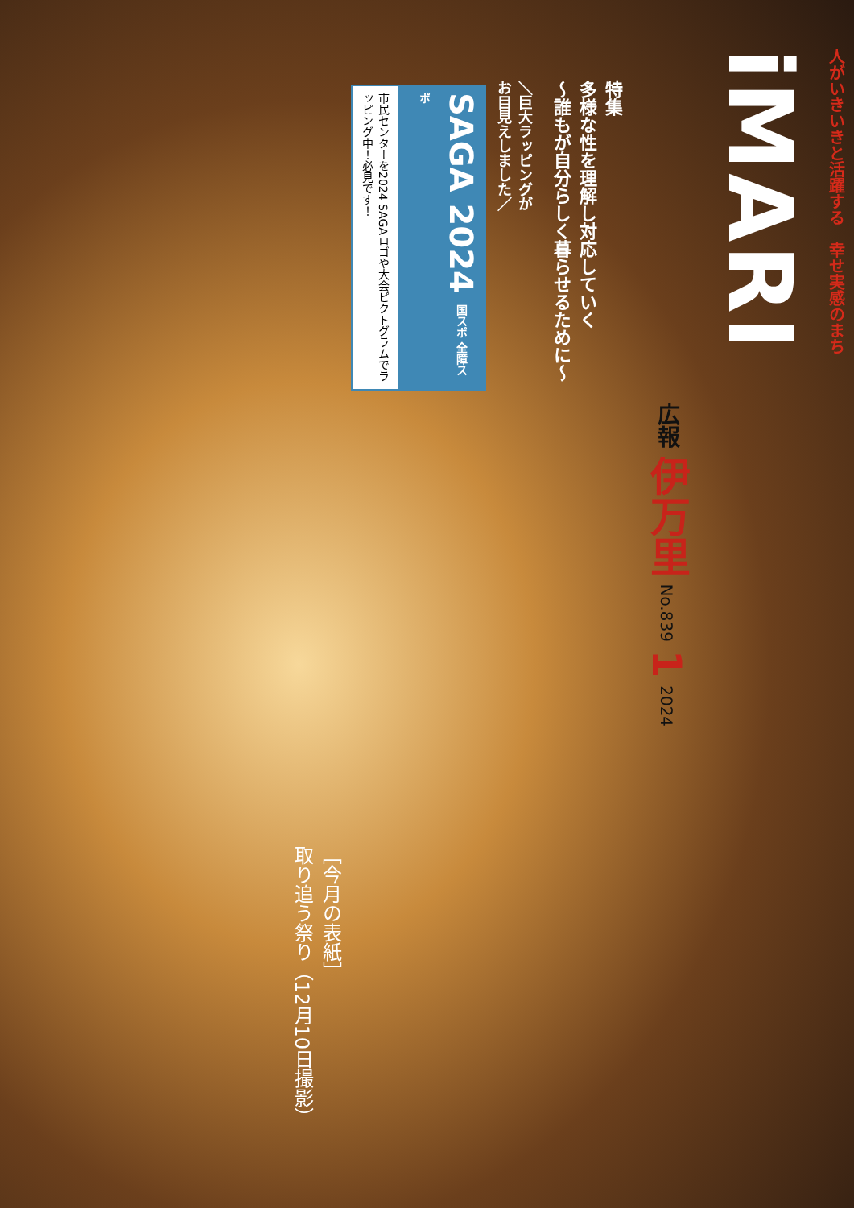人がいきいきと活躍する　幸せ実感のまち
iMARI
広報 伊万里 No.839 1 2024
特集
多様な性を理解し対応していく
～誰もが自分らしく暮らせるために～
＼巨大ラッピングが
お目見えしました／
SAGA 2024 国スポ 全障スポ
市民センターを2024 SAGAロゴや大会ピクトグラムでラッピング中！必見です！
［今月の表紙］
取り追う祭り（12月10日撮影）